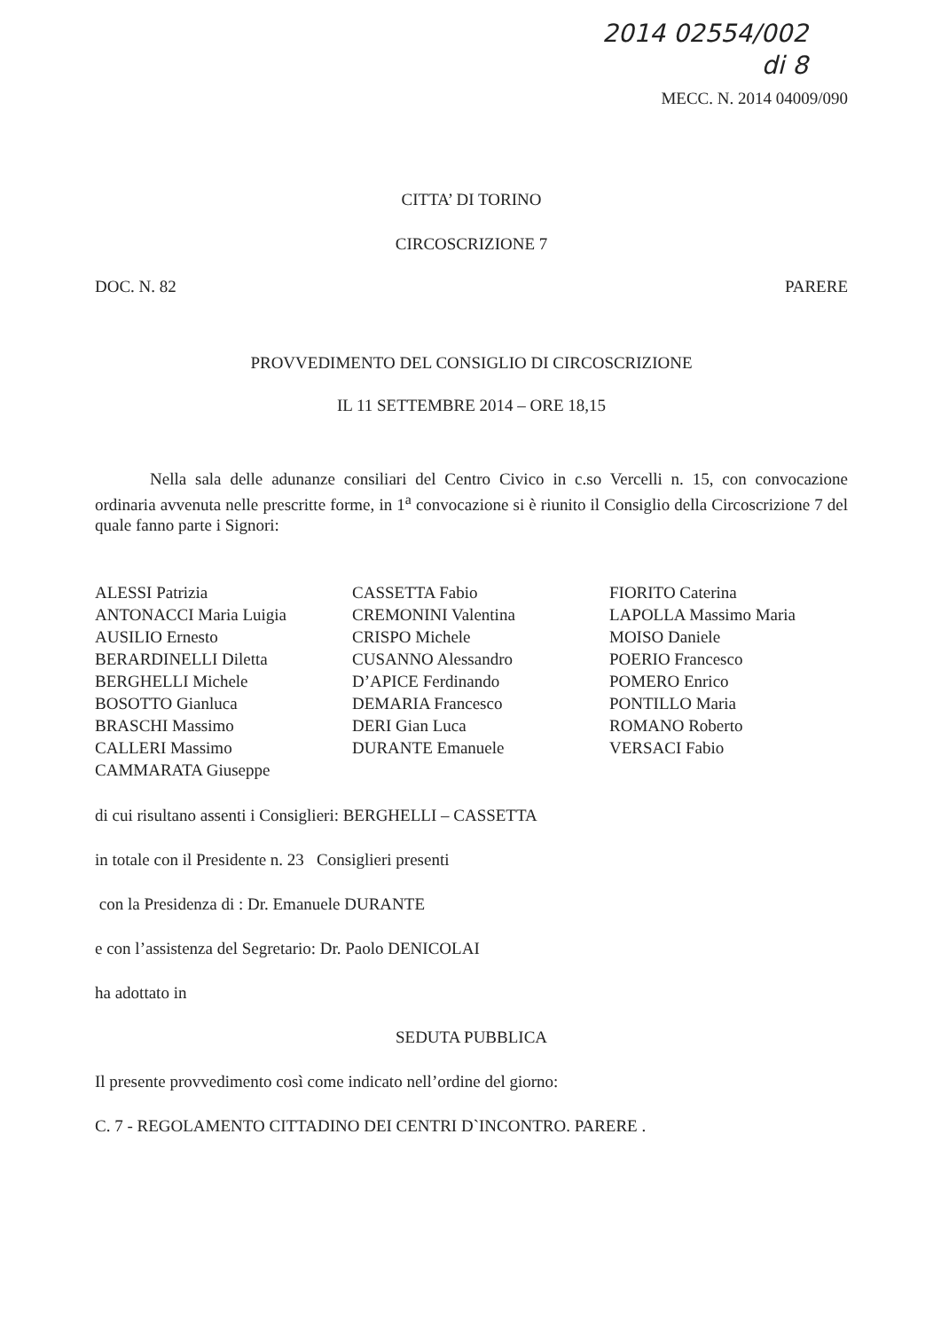2014 02554/002
di 8
MECC. N. 2014 04009/090
CITTA’ DI TORINO
CIRCOSCRIZIONE 7
DOC. N. 82 PARERE
PROVVEDIMENTO DEL CONSIGLIO DI CIRCOSCRIZIONE
IL 11 SETTEMBRE 2014 – ORE 18,15
Nella sala delle adunanze consiliari del Centro Civico in c.so Vercelli n. 15, con convocazione ordinaria avvenuta nelle prescritte forme, in 1<sup>a</sup> convocazione si è riunito il Consiglio della Circoscrizione 7 del quale fanno parte i Signori:
ALESSI Patrizia
ANTONACCI Maria Luigia
AUSILIO Ernesto
BERARDINELLI Diletta
BERGHELLI Michele
BOSOTTO Gianluca
BRASCHI Massimo
CALLERI Massimo
CAMMARATA Giuseppe
CASSETTA Fabio
CREMONINI Valentina
CRISPO Michele
CUSANNO Alessandro
D’APICE Ferdinando
DEMARIA Francesco
DERI Gian Luca
DURANTE Emanuele
FIORITO Caterina
LAPOLLA Massimo Maria
MOISO Daniele
POERIO Francesco
POMERO Enrico
PONTILLO Maria
ROMANO Roberto
VERSACI Fabio
di cui risultano assenti i Consiglieri: BERGHELLI – CASSETTA
in totale con il Presidente n. 23 Consiglieri presenti
con la Presidenza di : Dr. Emanuele DURANTE
e con l’assistenza del Segretario: Dr. Paolo DENICOLAI
ha adottato in
SEDUTA PUBBLICA
Il presente provvedimento così come indicato nell’ordine del giorno:
C. 7 - REGOLAMENTO CITTADINO DEI CENTRI D`INCONTRO. PARERE .